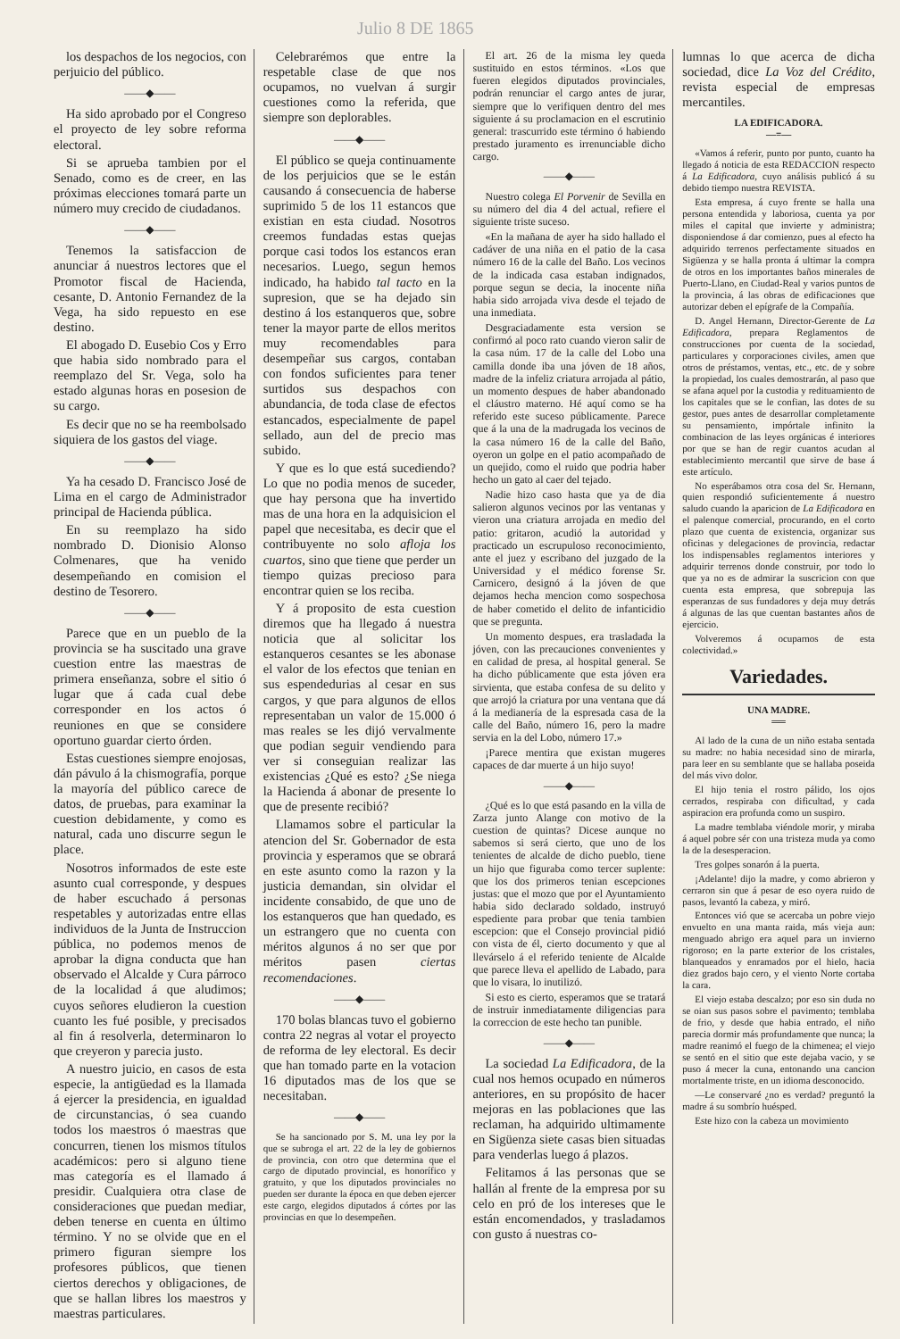Julio 8 DE 1865
los despachos de los negocios, con perjuicio del público.
——◆——
Ha sido aprobado por el Congreso el proyecto de ley sobre reforma electoral.
Si se aprueba tambien por el Senado, como es de creer, en las próximas elecciones tomará parte un número muy crecido de ciudadanos.
——◆——
Tenemos la satisfaccion de anunciar á nuestros lectores que el Promotor fiscal de Hacienda, cesante, D. Antonio Fernandez de la Vega, ha sido repuesto en ese destino.
El abogado D. Eusebio Cos y Erro que habia sido nombrado para el reemplazo del Sr. Vega, solo ha estado algunas horas en posesion de su cargo.
Es decir que no se ha reembolsado siquiera de los gastos del viage.
——◆——
Ya ha cesado D. Francisco José de Lima en el cargo de Administrador principal de Hacienda pública.
En su reemplazo ha sido nombrado D. Dionisio Alonso Colmenares, que ha venido desempeñando en comision el destino de Tesorero.
——◆——
Parece que en un pueblo de la provincia se ha suscitado una grave cuestion entre las maestras de primera enseñanza, sobre el sitio ó lugar que á cada cual debe corresponder en los actos ó reuniones en que se considere oportuno guardar cierto órden.
Estas cuestiones siempre enojosas, dán pávulo á la chismografía, porque la mayoría del público carece de datos, de pruebas, para examinar la cuestion debidamente, y como es natural, cada uno discurre segun le place.
Nosotros informados de este este asunto cual corresponde, y despues de haber escuchado á personas respetables y autorizadas entre ellas individuos de la Junta de Instruccion pública, no podemos menos de aprobar la digna conducta que han observado el Alcalde y Cura párroco de la localidad á que aludimos; cuyos señores eludieron la cuestion cuanto les fué posible, y precisados al fin á resolverla, determinaron lo que creyeron y parecia justo.
A nuestro juicio, en casos de esta especie, la antigüedad es la llamada á ejercer la presidencia, en igualdad de circunstancias, ó sea cuando todos los maestros ó maestras que concurren, tienen los mismos títulos académicos: pero si alguno tiene mas categoría es el llamado á presidir. Cualquiera otra clase de consideraciones que puedan mediar, deben tenerse en cuenta en último término. Y no se olvide que en el primero figuran siempre los profesores públicos, que tienen ciertos derechos y obligaciones, de que se hallan libres los maestros y maestras particulares.
Celebrarémos que entre la respetable clase de que nos ocupamos, no vuelvan á surgir cuestiones como la referida, que siempre son deplorables.
——◆——
El público se queja continuamente de los perjuicios que se le están causando á consecuencia de haberse suprimido 5 de los 11 estancos que existian en esta ciudad. Nosotros creemos fundadas estas quejas porque casi todos los estancos eran necesarios. Luego, segun hemos indicado, ha habido tal tacto en la supresion, que se ha dejado sin destino á los estanqueros que, sobre tener la mayor parte de ellos meritos muy recomendables para desempeñar sus cargos, contaban con fondos suficientes para tener surtidos sus despachos con abundancia, de toda clase de efectos estancados, especialmente de papel sellado, aun del de precio mas subido.
Y que es lo que está sucediendo? Lo que no podia menos de suceder, que hay persona que ha invertido mas de una hora en la adquisicion el papel que necesitaba, es decir que el contribuyente no solo afloja los cuartos, sino que tiene que perder un tiempo quizas precioso para encontrar quien se los reciba.
Y á proposito de esta cuestion diremos que ha llegado á nuestra noticia que al solicitar los estanqueros cesantes se les abonase el valor de los efectos que tenian en sus espendedurias al cesar en sus cargos, y que para algunos de ellos representaban un valor de 15.000 ó mas reales se les dijó vervalmente que podian seguir vendiendo para ver si conseguian realizar las existencias ¿Qué es esto? ¿Se niega la Hacienda á abonar de presente lo que de presente recibió?
Llamamos sobre el particular la atencion del Sr. Gobernador de esta provincia y esperamos que se obrará en este asunto como la razon y la justicia demandan, sin olvidar el incidente consabido, de que uno de los estanqueros que han quedado, es un estrangero que no cuenta con méritos algunos á no ser que por méritos pasen ciertas recomendaciones.
——◆——
170 bolas blancas tuvo el gobierno contra 22 negras al votar el proyecto de reforma de ley electoral. Es decir que han tomado parte en la votacion 16 diputados mas de los que se necesitaban.
——◆——
Se ha sancionado por S. M. una ley por la que se subroga el art. 22 de la ley de gobiernos de provincia, con otro que determina que el cargo de diputado provincial, es honorífico y gratuito, y que los diputados provinciales no pueden ser durante la época en que deben ejercer este cargo, elegidos diputados á córtes por las provincias en que lo desempeñen.
El art. 26 de la misma ley queda sustituido en estos términos. «Los que fueren elegidos diputados provinciales, podrán renunciar el cargo antes de jurar, siempre que lo verifiquen dentro del mes siguiente á su proclamacion en el escrutinio general: trascurrido este término ó habiendo prestado juramento es irrenunciable dicho cargo.
——◆——
Nuestro colega El Porvenir de Sevilla en su número del dia 4 del actual, refiere el siguiente triste suceso.
«En la mañana de ayer ha sido hallado el cadáver de una niña en el patio de la casa número 16 de la calle del Baño. Los vecinos de la indicada casa estaban indignados, porque segun se decia, la inocente niña habia sido arrojada viva desde el tejado de una inmediata.
Desgraciadamente esta version se confirmó al poco rato cuando vieron salir de la casa núm. 17 de la calle del Lobo una camilla donde iba una jóven de 18 años, madre de la infeliz criatura arrojada al pátio, un momento despues de haber abandonado el cláustro materno. Hé aquí como se ha referido este suceso públicamente. Parece que á la una de la madrugada los vecinos de la casa número 16 de la calle del Baño, oyeron un golpe en el patio acompañado de un quejido, como el ruido que podria haber hecho un gato al caer del tejado.
Nadie hizo caso hasta que ya de dia salieron algunos vecinos por las ventanas y vieron una criatura arrojada en medio del patio: gritaron, acudió la autoridad y practicado un escrupuloso reconocimiento, ante el juez y escribano del juzgado de la Universidad y el médico forense Sr. Carnicero, designó á la jóven de que dejamos hecha mencion como sospechosa de haber cometido el delito de infanticidio que se pregunta.
Un momento despues, era trasladada la jóven, con las precauciones convenientes y en calidad de presa, al hospital general. Se ha dicho públicamente que esta jóven era sirvienta, que estaba confesa de su delito y que arrojó la criatura por una ventana que dá á la medianería de la espresada casa de la calle del Baño, número 16, pero la madre servia en la del Lobo, número 17.»
¡Parece mentira que existan mugeres capaces de dar muerte á un hijo suyo!
——◆——
¿Qué es lo que está pasando en la villa de Zarza junto Alange con motivo de la cuestion de quintas? Dicese aunque no sabemos si será cierto, que uno de los tenientes de alcalde de dicho pueblo, tiene un hijo que figuraba como tercer suplente: que los dos primeros tenian escepciones justas: que el mozo que por el Ayuntamiento habia sido declarado soldado, instruyó espediente para probar que tenia tambien escepcion: que el Consejo provincial pidió con vista de él, cierto documento y que al llevárselo á el referido teniente de Alcalde que parece lleva el apellido de Labado, para que lo visara, lo inutilizó.
Si esto es cierto, esperamos que se tratará de instruir inmediatamente diligencias para la correccion de este hecho tan punible.
——◆——
La sociedad La Edificadora, de la cual nos hemos ocupado en números anteriores, en su propósito de hacer mejoras en las poblaciones que las reclaman, ha adquirido ultimamente en Sigüenza siete casas bien situadas para venderlas luego á plazos.
Felitamos á las personas que se hallán al frente de la empresa por su celo en pró de los intereses que le están encomendados, y trasladamos con gusto á nuestras co-
lumnas lo que acerca de dicha sociedad, dice La Voz del Crédito, revista especial de empresas mercantiles.
LA EDIFICADORA.
—=—
«Vamos á referir, punto por punto, cuanto ha llegado á noticia de esta REDACCION respecto á La Edificadora, cuyo análisis publicó á su debido tiempo nuestra REVISTA.
Esta empresa, á cuyo frente se halla una persona entendida y laboriosa, cuenta ya por miles el capital que invierte y administra; disponiendose á dar comienzo, pues al efecto ha adquirido terrenos perfectamente situados en Sigüenza y se halla pronta á ultimar la compra de otros en los importantes baños minerales de Puerto-Llano, en Ciudad-Real y varios puntos de la provincia, á las obras de edificaciones que autorizar deben el epígrafe de la Compañía.
D. Angel Hernann, Director-Gerente de La Edificadora, prepara Reglamentos de construcciones por cuenta de la sociedad, particulares y corporaciones civiles, amen que otros de préstamos, ventas, etc., etc. de y sobre la propiedad, los cuales demostrarán, al paso que se afana aquel por la custodia y redituamiento de los capitales que se le confian, las dotes de su gestor, pues antes de desarrollar completamente su pensamiento, impórtale infinito la combinacion de las leyes orgánicas é interiores por que se han de regir cuantos acudan al establecimiento mercantil que sirve de base á este artículo.
No esperábamos otra cosa del Sr. Hernann, quien respondió suficientemente á nuestro saludo cuando la aparicion de La Edificadora en el palenque comercial, procurando, en el corto plazo que cuenta de existencia, organizar sus oficinas y delegaciones de provincia, redactar los indispensables reglamentos interiores y adquirir terrenos donde construir, por todo lo que ya no es de admirar la suscricion con que cuenta esta empresa, que sobrepuja las esperanzas de sus fundadores y deja muy detrás á algunas de las que cuentan bastantes años de ejercicio.
Volveremos á ocuparnos de esta colectividad.»
Variedades.
UNA MADRE.
══
Al lado de la cuna de un niño estaba sentada su madre: no habia necesidad sino de mirarla, para leer en su semblante que se hallaba poseida del más vivo dolor.
El hijo tenia el rostro pálido, los ojos cerrados, respiraba con dificultad, y cada aspiracion era profunda como un suspiro.
La madre temblaba viéndole morir, y miraba á aquel pobre sér con una tristeza muda ya como la de la desesperacion.
Tres golpes sonarón á la puerta.
¡Adelante! dijo la madre, y como abrieron y cerraron sin que á pesar de eso oyera ruido de pasos, levantó la cabeza, y miró.
Entonces vió que se acercaba un pobre viejo envuelto en una manta raida, más vieja aun: menguado abrigo era aquel para un invierno rigoroso; en la parte exterior de los cristales, blanqueados y enramados por el hielo, hacia diez grados bajo cero, y el viento Norte cortaba la cara.
El viejo estaba descalzo; por eso sin duda no se oian sus pasos sobre el pavimento; temblaba de frio, y desde que habia entrado, el niño parecia dormir más profundamente que nunca; la madre reanimó el fuego de la chimenea; el viejo se sentó en el sitio que este dejaba vacio, y se puso á mecer la cuna, entonando una cancion mortalmente triste, en un idioma desconocido.
—Le conservaré ¿no es verdad? preguntó la madre á su sombrío huésped.
Este hizo con la cabeza un movimiento